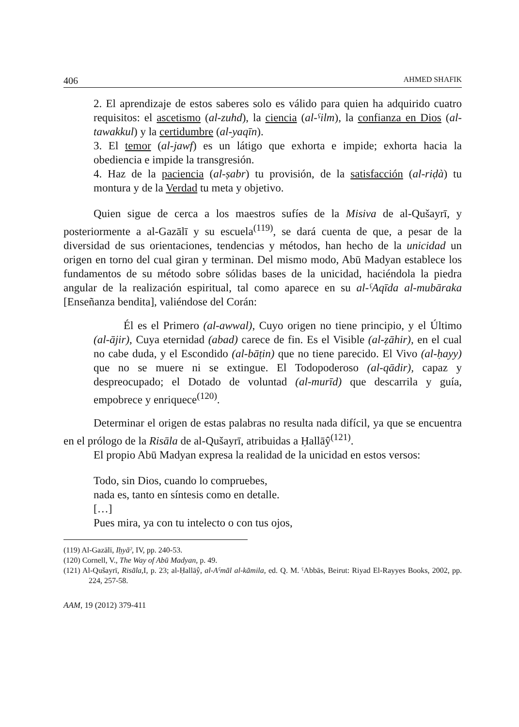406 AHMED SHAFIK
2. El aprendizaje de estos saberes solo es válido para quien ha adquirido cuatro requisitos: el ascetismo (al-zuhd), la ciencia (al-ˤilm), la confianza en Dios (al-tawakkul) y la certidumbre (al-yaqīn).
3. El temor (al-jawf) es un látigo que exhorta e impide; exhorta hacia la obediencia e impide la transgresión.
4. Haz de la paciencia (al-ṣabr) tu provisión, de la satisfacción (al-riḍà) tu montura y de la Verdad tu meta y objetivo.
Quien sigue de cerca a los maestros sufíes de la Misiva de al-Qušayrī, y posteriormente a al-Gazālī y su escuela<sup>(119)</sup>, se dará cuenta de que, a pesar de la diversidad de sus orientaciones, tendencias y métodos, han hecho de la unicidad un origen en torno del cual giran y terminan. Del mismo modo, Abū Madyan establece los fundamentos de su método sobre sólidas bases de la unicidad, haciéndola la piedra angular de la realización espiritual, tal como aparece en su al-ˤAqīda al-mubāraka [Enseñanza bendita], valiéndose del Corán:
Él es el Primero (al-awwal), Cuyo origen no tiene principio, y el Último (al-ājir), Cuya eternidad (abad) carece de fin. Es el Visible (al-ẓāhir), en el cual no cabe duda, y el Escondido (al-bāṭin) que no tiene parecido. El Vivo (al-ḥayy) que no se muere ni se extingue. El Todopoderoso (al-qādir), capaz y despreocupado; el Dotado de voluntad (al-murīd) que descarrila y guía, empobrece y enriquece<sup>(120)</sup>.
Determinar el origen de estas palabras no resulta nada difícil, ya que se encuentra en el prólogo de la Risāla de al-Qušayrī, atribuidas a Ḥallāŷ<sup>(121)</sup>.
El propio Abū Madyan expresa la realidad de la unicidad en estos versos:
Todo, sin Dios, cuando lo compruebes,
nada es, tanto en síntesis como en detalle.
[…]
Pues mira, ya con tu intelecto o con tus ojos,
(119) Al-Gazālī, Iḥyāˀ, IV, pp. 240-53.
(120) Cornell, V., The Way of Abū Madyan, p. 49.
(121) Al-Qušayrī, Risāla, I, p. 23; al-Ḥallāŷ, al-Aˤmāl al-kāmila, ed. Q. M. ˤAbbās, Beirut: Riyad El-Rayyes Books, 2002, pp. 224, 257-58.
AAM, 19 (2012) 379-411